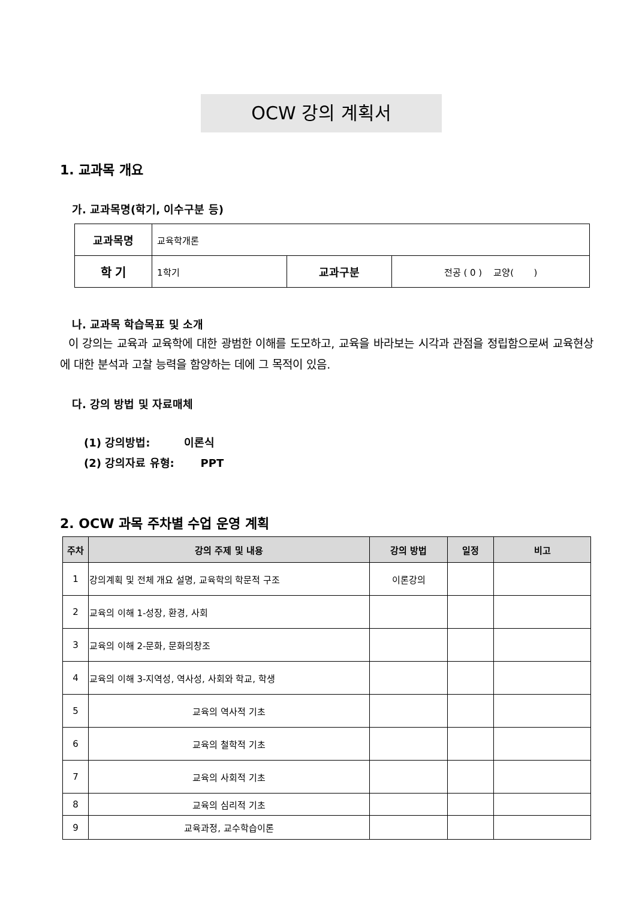OCW 강의 계획서
1. 교과목 개요
가. 교과목명(학기, 이수구분 등)
| 교과목명 | 교육학개론 | | |
| 학 기 | 1학기 | 교과구분 | 전공 ( 0 ) 교양( ) |
나. 교과목 학습목표 및 소개
이 강의는 교육과 교육학에 대한 광범한 이해를 도모하고, 교육을 바라보는 시각과 관점을 정립함으로써 교육현상에 대한 분석과 고찰 능력을 함양하는 데에 그 목적이 있음.
다. 강의 방법 및 자료매체
(1) 강의방법: 이론식
(2) 강의자료 유형: PPT
2. OCW 과목 주차별 수업 운영 계획
| 주차 | 강의 주제 및 내용 | 강의 방법 | 일정 | 비고 |
| --- | --- | --- | --- | --- |
| 1 | 강의계획 및 전체 개요 설명, 교육학의 학문적 구조 | 이론강의 | | |
| 2 | 교육의 이해 1-성장, 환경, 사회 | | | |
| 3 | 교육의 이해 2-문화, 문화의창조 | | | |
| 4 | 교육의 이해 3-지역성, 역사성, 사회와 학교, 학생 | | | |
| 5 | 교육의 역사적 기초 | | | |
| 6 | 교육의 철학적 기초 | | | |
| 7 | 교육의 사회적 기초 | | | |
| 8 | 교육의 심리적 기초 | | | |
| 9 | 교육과정, 교수학습이론 | | | |